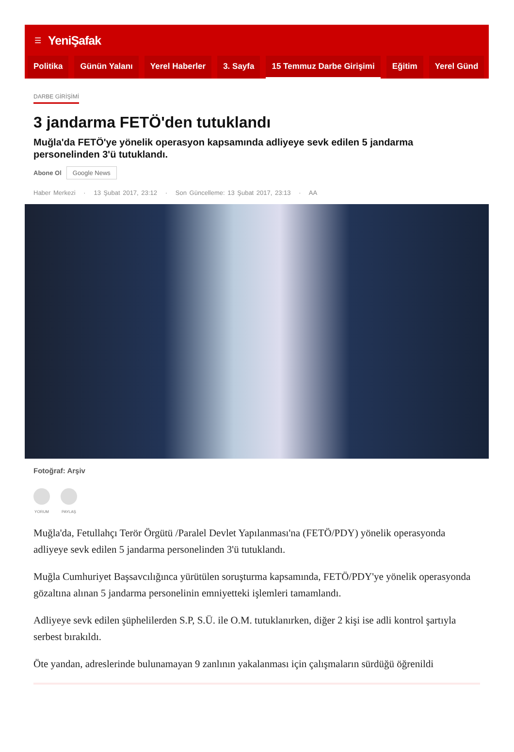☰ YeniŞafak
Politika Günün Yalanı Yerel Haberler 3. Sayfa 15 Temmuz Darbe Girişimi Eğitim Yerel Günd
DARBE GİRİŞİMİ
3 jandarma FETÖ'den tutuklandı
Muğla'da FETÖ'ye yönelik operasyon kapsamında adliyeye sevk edilen 5 jandarma personelinden 3'ü tutuklandı.
Abone Ol Google News
Haber Merkezi · 13 Şubat 2017, 23:12 · Son Güncelleme: 13 Şubat 2017, 23:13 · AA
Fotoğraf: Arşiv
YORUM PAYLAŞ
Muğla'da, Fetullahçı Terör Örgütü /Paralel Devlet Yapılanması'na (FETÖ/PDY) yönelik operasyonda adliyeye sevk edilen 5 jandarma personelinden 3'ü tutuklandı.
Muğla Cumhuriyet Başsavcılığınca yürütülen soruşturma kapsamında, FETÖ/PDY'ye yönelik operasyonda gözaltına alınan 5 jandarma personelinin emniyetteki işlemleri tamamlandı.
Adliyeye sevk edilen şüphelilerden S.P, S.Ü. ile O.M. tutuklanırken, diğer 2 kişi ise adli kontrol şartıyla serbest bırakıldı.
Öte yandan, adreslerinde bulunamayan 9 zanlının yakalanması için çalışmaların sürdüğü öğrenildi